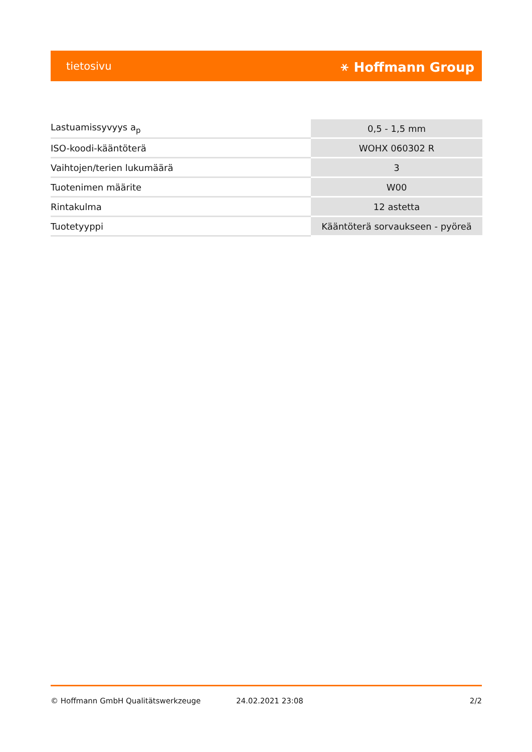tietosivu ⚹ Hoffmann Group
| Lastuamissyvyys a<sub>p</sub> | 0,5 - 1,5 mm |
| ISO-koodi-kääntöterä | WOHX 060302 R |
| Vaihtojen/terien lukumäärä | 3 |
| Tuotenimen määrite | W00 |
| Rintakulma | 12 astetta |
| Tuotetyyppi | Kääntöterä sorvaukseen - pyöreä |
© Hoffmann GmbH Qualitätswerkzeuge 24.02.2021 23:08 2/2